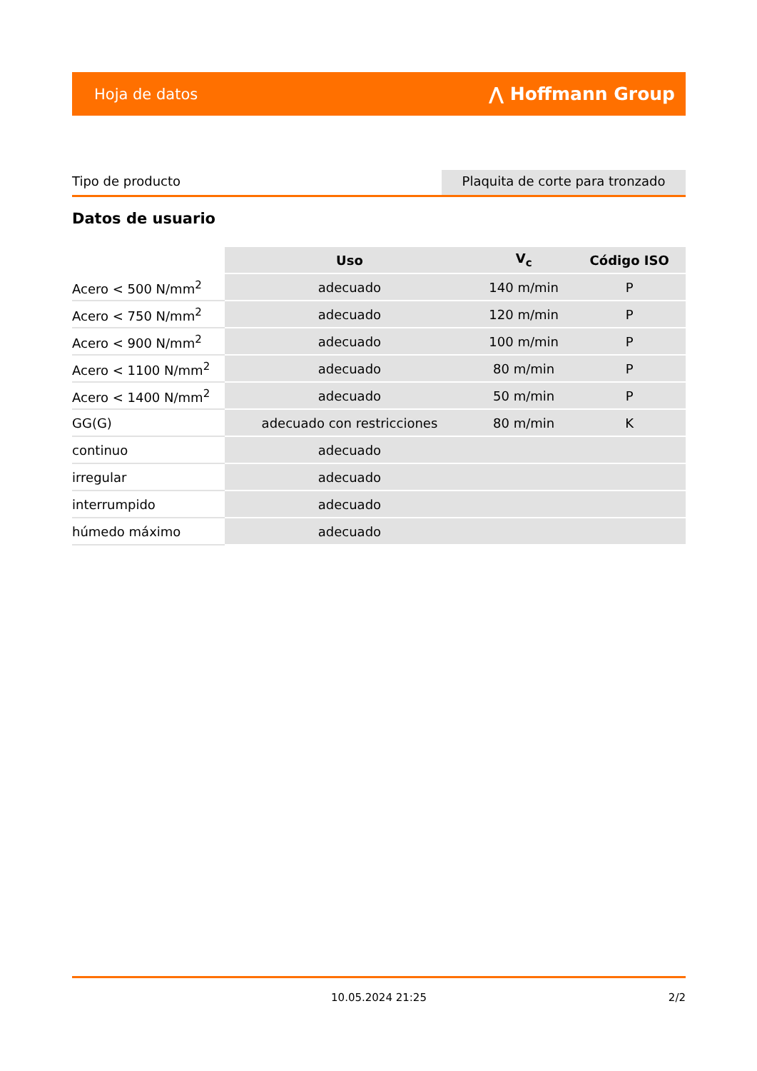Hoja de datos ⋀ Hoffmann Group
Tipo de producto Plaquita de corte para tronzado
Datos de usuario
| | Uso | V<sub>c</sub> | Código ISO |
| --- | --- | --- | --- |
| Acero < 500 N/mm<sup>2</sup> | adecuado | 140 m/min | P |
| Acero < 750 N/mm<sup>2</sup> | adecuado | 120 m/min | P |
| Acero < 900 N/mm<sup>2</sup> | adecuado | 100 m/min | P |
| Acero < 1100 N/mm<sup>2</sup> | adecuado | 80 m/min | P |
| Acero < 1400 N/mm<sup>2</sup> | adecuado | 50 m/min | P |
| GG(G) | adecuado con restricciones | 80 m/min | K |
| continuo | adecuado | | |
| irregular | adecuado | | |
| interrumpido | adecuado | | |
| húmedo máximo | adecuado | | |
10.05.2024 21:25
2/2